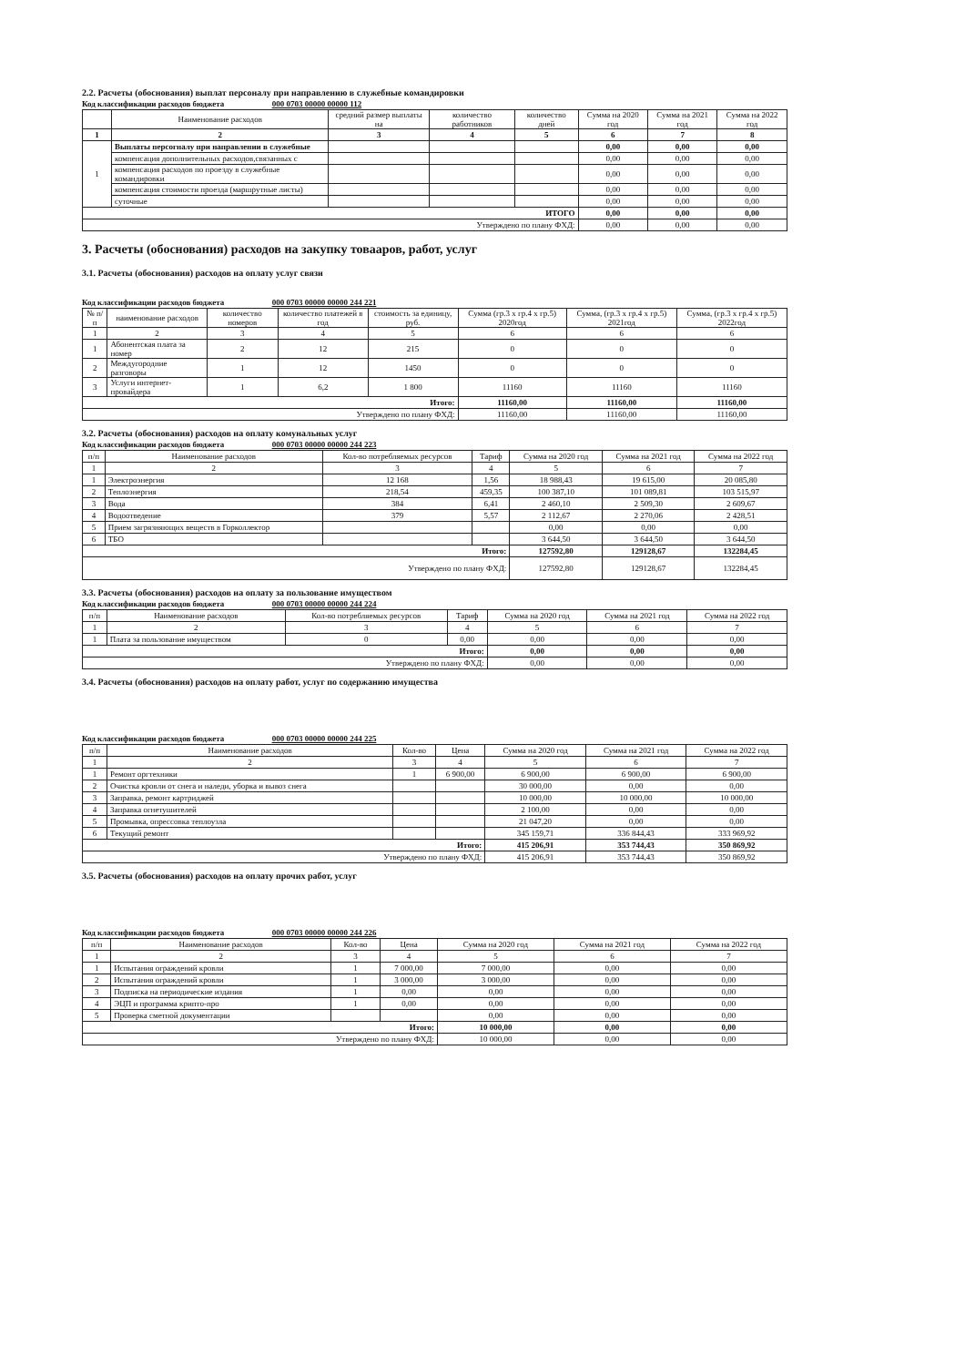2.2. Расчеты (обоснования) выплат персоналу при направлению в служебные командировки
Код классификации расходов бюджета 000 0703 00000 00000 112
| | Наименование расходов | средний размер выплаты на | количество работников | количество дней | Сумма на 2020 год | Сумма на 2021 год | Сумма на 2022 год |
| --- | --- | --- | --- | --- | --- | --- | --- |
| 1 | 2 | 3 | 4 | 5 | 6 | 7 | 8 |
| 1 | Выплаты персогналу при направлении в служебные | | | | 0,00 | 0,00 | 0,00 |
| | компенсация дополнительных расходов,связанных с | | | | 0,00 | 0,00 | 0,00 |
| | компенсация расходов по проезду в служебные командировки | | | | 0,00 | 0,00 | 0,00 |
| | компенсация стоимости проезда (маршрутные листы) | | | | 0,00 | 0,00 | 0,00 |
| | суточные | | | | 0,00 | 0,00 | 0,00 |
| ИТОГО | | | | | 0,00 | 0,00 | 0,00 |
| Утверждено по плану ФХД: | | | | | 0,00 | 0,00 | 0,00 |
3. Расчеты (обоснования) расходов на закупку товааров, работ, услуг
3.1. Расчеты (обоснования) расходов на оплату услуг связи
Код классификации расходов бюджета 000 0703 00000 00000 244 221
| № п/п | наименование расходов | количество номеров | количество платежей в год | стоимость за единицу, руб. | Сумма (гр.3 х гр.4 х гр.5) 2020год | Сумма, (гр.3 х гр.4 х гр.5) 2021год | Сумма, (гр.3 х гр.4 х гр.5) 2022год |
| --- | --- | --- | --- | --- | --- | --- | --- |
| 1 | 2 | 3 | 4 | 5 | 6 | 6 | 6 |
| 1 | Абонентская плата за номер | 2 | 12 | 215 | 0 | 0 | 0 |
| 2 | Междугородние разговоры | 1 | 12 | 1450 | 0 | 0 | 0 |
| 3 | Услуги интернет-провайдера | 1 | 6,2 | 1 800 | 11160 | 11160 | 11160 |
| Итого: | | | | | 11160,00 | 11160,00 | 11160,00 |
| Утверждено по плану ФХД: | | | | | 11160,00 | 11160,00 | 11160,00 |
3.2. Расчеты (обоснования) расходов на оплату комунальных услуг
Код классификации расходов бюджета 000 0703 00000 00000 244 223
| п/п | Наименование расходов | Кол-во потребляемых ресурсов | Тариф | Сумма на 2020 год | Сумма на 2021 год | Сумма на 2022 год |
| --- | --- | --- | --- | --- | --- | --- |
| 1 | 2 | 3 | 4 | 5 | 6 | 7 |
| 1 | Электроэнергия | 12 168 | 1,56 | 18 988,43 | 19 615,00 | 20 085,80 |
| 2 | Теплоэнергия | 218,54 | 459,35 | 100 387,10 | 101 089,81 | 103 515,97 |
| 3 | Вода | 384 | 6,41 | 2 460,10 | 2 509,30 | 2 609,67 |
| 4 | Водоотведение | 379 | 5,57 | 2 112,67 | 2 270,06 | 2 428,51 |
| 5 | Прием загрязняющих веществ в Горколлектор | | | 0,00 | 0,00 | 0,00 |
| 6 | ТБО | | | 3 644,50 | 3 644,50 | 3 644,50 |
| Итого: | | | | 127592,80 | 129128,67 | 132284,45 |
| Утверждено по плану ФХД: | | | | 127592,80 | 129128,67 | 132284,45 |
3.3. Расчеты (обоснования) расходов на оплату за пользование имуществом
Код классификации расходов бюджета 000 0703 00000 00000 244 224
| п/п | Наименование расходов | Кол-во потребляемых ресурсов | Тариф | Сумма на 2020 год | Сумма на 2021 год | Сумма на 2022 год |
| --- | --- | --- | --- | --- | --- | --- |
| 1 | 2 | 3 | 4 | 5 | 6 | 7 |
| 1 | Плата за пользование имуществом | 0 | 0,00 | 0,00 | 0,00 | 0,00 |
| Итого: | | | | 0,00 | 0,00 | 0,00 |
| Утверждено по плану ФХД: | | | | 0,00 | 0,00 | 0,00 |
3.4. Расчеты (обоснования) расходов на оплату работ, услуг по содержанию имущества
Код классификации расходов бюджета 000 0703 00000 00000 244 225
| п/п | Наименование расходов | Кол-во | Цена | Сумма на 2020 год | Сумма на 2021 год | Сумма на 2022 год |
| --- | --- | --- | --- | --- | --- | --- |
| 1 | 2 | 3 | 4 | 5 | 6 | 7 |
| 1 | Ремонт оргтехники | 1 | 6 900,00 | 6 900,00 | 6 900,00 | 6 900,00 |
| 2 | Очистка кровли от снега и наледи, уборка и вывоз снега | | | 30 000,00 | 0,00 | 0,00 |
| 3 | Заправка, ремонт картриджей | | | 10 000,00 | 10 000,00 | 10 000,00 |
| 4 | Заправка огнетушителей | | | 2 100,00 | 0,00 | 0,00 |
| 5 | Промывка, опрессовка теплоузла | | | 21 047,20 | 0,00 | 0,00 |
| 6 | Текущий ремонт | | | 345 159,71 | 336 844,43 | 333 969,92 |
| Итого: | | | | 415 206,91 | 353 744,43 | 350 869,92 |
| Утверждено по плану ФХД: | | | | 415 206,91 | 353 744,43 | 350 869,92 |
3.5. Расчеты (обоснования) расходов на оплату прочих работ, услуг
Код классификации расходов бюджета 000 0703 00000 00000 244 226
| п/п | Наименование расходов | Кол-во | Цена | Сумма на 2020 год | Сумма на 2021 год | Сумма на 2022 год |
| --- | --- | --- | --- | --- | --- | --- |
| 1 | 2 | 3 | 4 | 5 | 6 | 7 |
| 1 | Испытания ограждений кровли | 1 | 7 000,00 | 7 000,00 | 0,00 | 0,00 |
| 2 | Испытания ограждений кровли | 1 | 3 000,00 | 3 000,00 | 0,00 | 0,00 |
| 3 | Подписка на периодические издания | 1 | 0,00 | 0,00 | 0,00 | 0,00 |
| 4 | ЭЦП и программа крипто-про | 1 | 0,00 | 0,00 | 0,00 | 0,00 |
| 5 | Проверка сметной документации | | | 0,00 | 0,00 | 0,00 |
| Итого: | | | | 10 000,00 | 0,00 | 0,00 |
| Утверждено по плану ФХД: | | | | 10 000,00 | 0,00 | 0,00 |